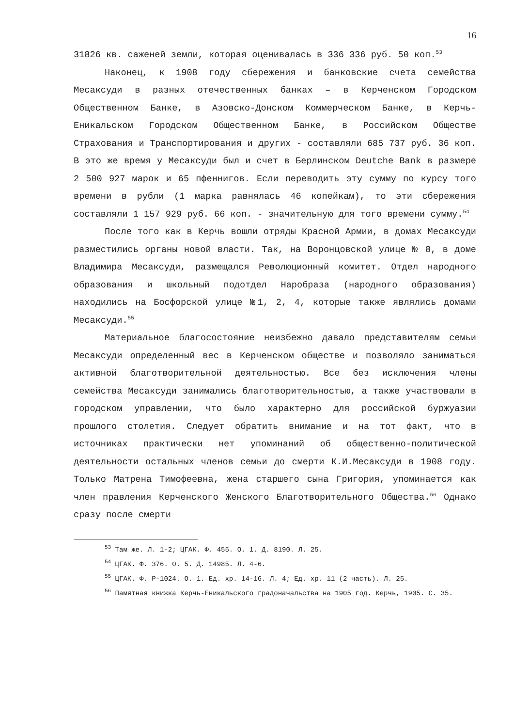16
31826 кв. саженей земли, которая оценивалась в 336 336 руб. 50 коп.<sup>53</sup>
Наконец, к 1908 году сбережения и банковские счета семейства Месаксуди в разных отечественных банках – в Керченском Городском Общественном Банке, в Азовско-Донском Коммерческом Банке, в Керчь-Еникальском Городском Общественном Банке, в Российском Обществе Страхования и Транспортирования и других - составляли 685 737 руб. 36 коп. В это же время у Месаксуди был и счет в Берлинском Deutche Bank в размере 2 500 927 марок и 65 пфеннигов. Если переводить эту сумму по курсу того времени в рубли (1 марка равнялась 46 копейкам), то эти сбережения составляли 1 157 929 руб. 66 коп. - значительную для того времени сумму.<sup>54</sup>
После того как в Керчь вошли отряды Красной Армии, в домах Месаксуди разместились органы новой власти. Так, на Воронцовской улице № 8, в доме Владимира Месаксуди, размещался Революционный комитет. Отдел народного образования и школьный подотдел Наробраза (народного образования) находились на Босфорской улице №1, 2, 4, которые также являлись домами Месаксуди.<sup>55</sup>
Материальное благосостояние неизбежно давало представителям семьи Месаксуди определенный вес в Керченском обществе и позволяло заниматься активной благотворительной деятельностью. Все без исключения члены семейства Месаксуди занимались благотворительностью, а также участвовали в городском управлении, что было характерно для российской буржуазии прошлого столетия. Следует обратить внимание и на тот факт, что в источниках практически нет упоминаний об общественно-политической деятельности остальных членов семьи до смерти К.И.Месаксуди в 1908 году. Только Матрена Тимофеевна, жена старшего сына Григория, упоминается как член правления Керченского Женского Благотворительного Общества.<sup>56</sup> Однако сразу после смерти
<sup>53</sup> Там же. Л. 1-2; ЦГАК. Ф. 455. О. 1. Д. 8190. Л. 25.
<sup>54</sup> ЦГАК. Ф. 376. О. 5. Д. 14985. Л. 4-6.
<sup>55</sup> ЦГАК. Ф. Р-1024. О. 1. Ед. хр. 14-16. Л. 4; Ед. хр. 11 (2 часть). Л. 25.
<sup>56</sup> Памятная книжка Керчь-Еникальского градоначальства на 1905 год. Керчь, 1905. С. 35.